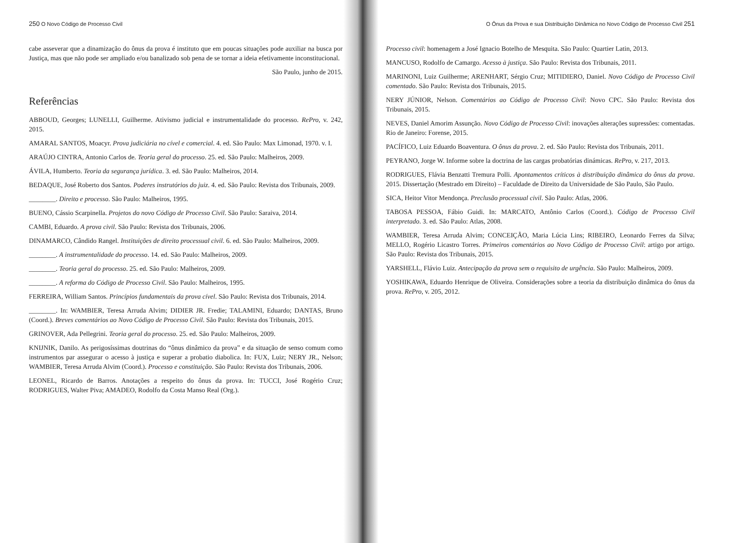250 O Novo Código de Processo Civil
cabe asseverar que a dinamização do ônus da prova é instituto que em poucas situações pode auxiliar na busca por Justiça, mas que não pode ser ampliado e/ou banalizado sob pena de se tornar a ideia efetivamente inconstitucional.
São Paulo, junho de 2015.
Referências
ABBOUD, Georges; LUNELLI, Guilherme. Ativismo judicial e instrumentalidade do processo. RePro, v. 242, 2015.
AMARAL SANTOS, Moacyr. Prova judiciária no cível e comercial. 4. ed. São Paulo: Max Limonad, 1970. v. I.
ARAÚJO CINTRA, Antonio Carlos de. Teoria geral do processo. 25. ed. São Paulo: Malheiros, 2009.
ÁVILA, Humberto. Teoria da segurança jurídica. 3. ed. São Paulo: Malheiros, 2014.
BEDAQUE, José Roberto dos Santos. Poderes instrutórios do juiz. 4. ed. São Paulo: Revista dos Tribunais, 2009.
________. Direito e processo. São Paulo: Malheiros, 1995.
BUENO, Cássio Scarpinella. Projetos do novo Código de Processo Civil. São Paulo: Saraiva, 2014.
CAMBI, Eduardo. A prova civil. São Paulo: Revista dos Tribunais, 2006.
DINAMARCO, Cândido Rangel. Instituições de direito processual civil. 6. ed. São Paulo: Malheiros, 2009.
________. A instrumentalidade do processo. 14. ed. São Paulo: Malheiros, 2009.
________. Teoria geral do processo. 25. ed. São Paulo: Malheiros, 2009.
________. A reforma do Código de Processo Civil. São Paulo: Malheiros, 1995.
FERREIRA, William Santos. Princípios fundamentais da prova cível. São Paulo: Revista dos Tribunais, 2014.
________. In: WAMBIER, Teresa Arruda Alvim; DIDIER JR. Fredie; TALAMINI, Eduardo; DANTAS, Bruno (Coord.). Breves comentários ao Novo Código de Processo Civil. São Paulo: Revista dos Tribunais, 2015.
GRINOVER, Ada Pellegrini. Teoria geral do processo. 25. ed. São Paulo: Malheiros, 2009.
KNIJNIK, Danilo. As perigosíssimas doutrinas do “ônus dinâmico da prova” e da situação de senso comum como instrumentos par assegurar o acesso à justiça e superar a probatio diabolica. In: FUX, Luiz; NERY JR., Nelson; WAMBIER, Teresa Arruda Alvim (Coord.). Processo e constituição. São Paulo: Revista dos Tribunais, 2006.
LEONEL, Ricardo de Barros. Anotações a respeito do ônus da prova. In: TUCCI, José Rogério Cruz; RODRIGUES, Walter Piva; AMADEO, Rodolfo da Costa Manso Real (Org.).
O Ônus da Prova e sua Distribuição Dinâmica no Novo Código de Processo Civil 251
Processo civil: homenagem a José Ignacio Botelho de Mesquita. São Paulo: Quartier Latin, 2013.
MANCUSO, Rodolfo de Camargo. Acesso à justiça. São Paulo: Revista dos Tribunais, 2011.
MARINONI, Luiz Guilherme; ARENHART, Sérgio Cruz; MITIDIERO, Daniel. Novo Código de Processo Civil comentado. São Paulo: Revista dos Tribunais, 2015.
NERY JÚNIOR, Nelson. Comentários ao Código de Processo Civil: Novo CPC. São Paulo: Revista dos Tribunais, 2015.
NEVES, Daniel Amorim Assunção. Novo Código de Processo Civil: inovações alterações supressões: comentadas. Rio de Janeiro: Forense, 2015.
PACÍFICO, Luiz Eduardo Boaventura. O ônus da prova. 2. ed. São Paulo: Revista dos Tribunais, 2011.
PEYRANO, Jorge W. Informe sobre la doctrina de las cargas probatórias dinámicas. RePro, v. 217, 2013.
RODRIGUES, Flávia Benzatti Tremura Polli. Apontamentos críticos à distribuição dinâmica do ônus da prova. 2015. Dissertação (Mestrado em Direito) – Faculdade de Direito da Universidade de São Paulo, São Paulo.
SICA, Heitor Vitor Mendonça. Preclusão processual civil. São Paulo: Atlas, 2006.
TABOSA PESSOA, Fábio Guidi. In: MARCATO, Antônio Carlos (Coord.). Código de Processo Civil interpretado. 3. ed. São Paulo: Atlas, 2008.
WAMBIER, Teresa Arruda Alvim; CONCEIÇÃO, Maria Lúcia Lins; RIBEIRO, Leonardo Ferres da Silva; MELLO, Rogério Licastro Torres. Primeiros comentários ao Novo Código de Processo Civil: artigo por artigo. São Paulo: Revista dos Tribunais, 2015.
YARSHELL, Flávio Luiz. Antecipação da prova sem o requisito de urgência. São Paulo: Malheiros, 2009.
YOSHIKAWA, Eduardo Henrique de Oliveira. Considerações sobre a teoria da distribuição dinâmica do ônus da prova. RePro, v. 205, 2012.